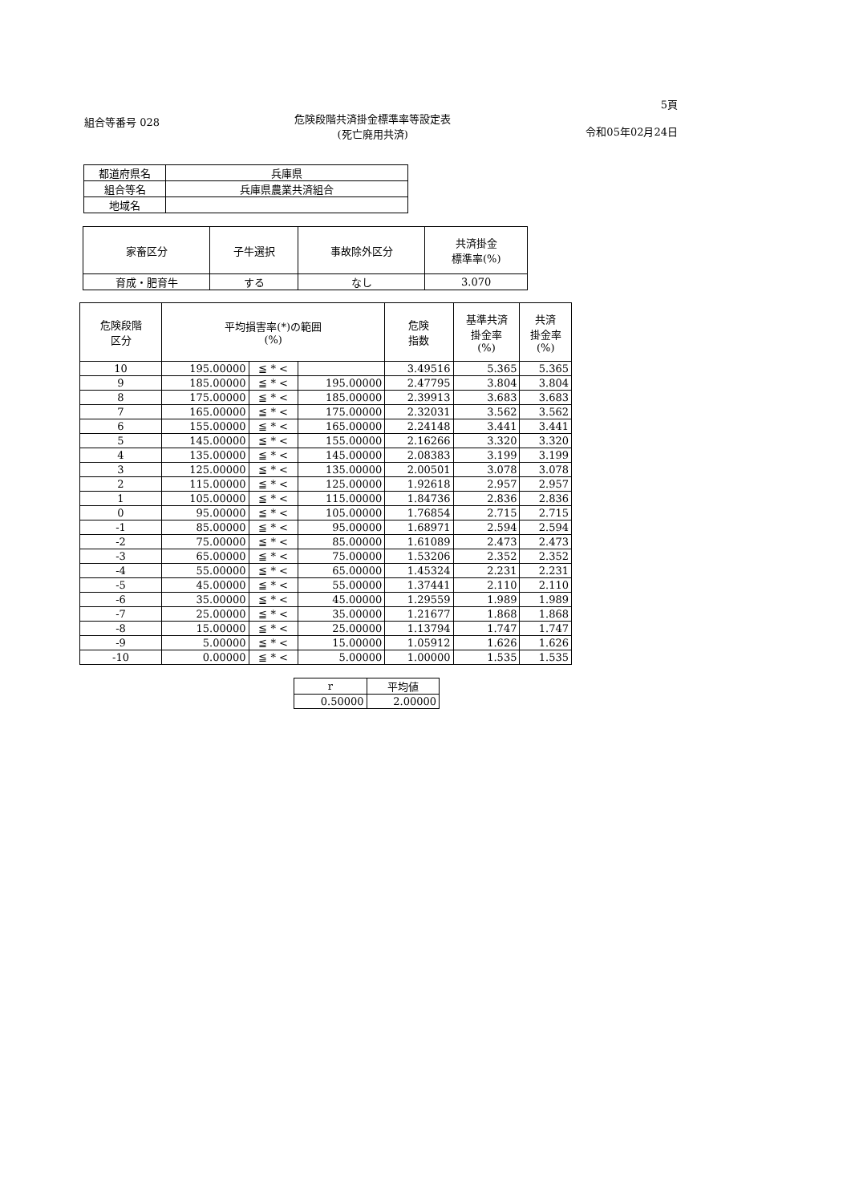組合等番号 028
危険段階共済掛金標準率等設定表
(死亡廃用共済)
5頁
令和05年02月24日
| 都道府県名 | 兵庫県 |
| 組合等名 | 兵庫県農業共済組合 |
| 地域名 | |
| 家畜区分 | 子牛選択 | 事故除外区分 | 共済掛金 標準率(%) |
| --- | --- | --- | --- |
| 育成・肥育牛 | する | なし | 3.070 |
| 危険段階 区分 | 平均損害率(*)の範囲 (%) | | | 危険 指数 | 基準共済 掛金率 (%) | 共済 掛金率 (%) |
| --- | --- | --- | --- | --- | --- | --- |
| 10 | 195.00000 | ≦ * < | | 3.49516 | 5.365 | 5.365 |
| 9 | 185.00000 | ≦ * < | 195.00000 | 2.47795 | 3.804 | 3.804 |
| 8 | 175.00000 | ≦ * < | 185.00000 | 2.39913 | 3.683 | 3.683 |
| 7 | 165.00000 | ≦ * < | 175.00000 | 2.32031 | 3.562 | 3.562 |
| 6 | 155.00000 | ≦ * < | 165.00000 | 2.24148 | 3.441 | 3.441 |
| 5 | 145.00000 | ≦ * < | 155.00000 | 2.16266 | 3.320 | 3.320 |
| 4 | 135.00000 | ≦ * < | 145.00000 | 2.08383 | 3.199 | 3.199 |
| 3 | 125.00000 | ≦ * < | 135.00000 | 2.00501 | 3.078 | 3.078 |
| 2 | 115.00000 | ≦ * < | 125.00000 | 1.92618 | 2.957 | 2.957 |
| 1 | 105.00000 | ≦ * < | 115.00000 | 1.84736 | 2.836 | 2.836 |
| 0 | 95.00000 | ≦ * < | 105.00000 | 1.76854 | 2.715 | 2.715 |
| -1 | 85.00000 | ≦ * < | 95.00000 | 1.68971 | 2.594 | 2.594 |
| -2 | 75.00000 | ≦ * < | 85.00000 | 1.61089 | 2.473 | 2.473 |
| -3 | 65.00000 | ≦ * < | 75.00000 | 1.53206 | 2.352 | 2.352 |
| -4 | 55.00000 | ≦ * < | 65.00000 | 1.45324 | 2.231 | 2.231 |
| -5 | 45.00000 | ≦ * < | 55.00000 | 1.37441 | 2.110 | 2.110 |
| -6 | 35.00000 | ≦ * < | 45.00000 | 1.29559 | 1.989 | 1.989 |
| -7 | 25.00000 | ≦ * < | 35.00000 | 1.21677 | 1.868 | 1.868 |
| -8 | 15.00000 | ≦ * < | 25.00000 | 1.13794 | 1.747 | 1.747 |
| -9 | 5.00000 | ≦ * < | 15.00000 | 1.05912 | 1.626 | 1.626 |
| -10 | 0.00000 | ≦ * < | 5.00000 | 1.00000 | 1.535 | 1.535 |
| r | 平均値 |
| 0.50000 | 2.00000 |